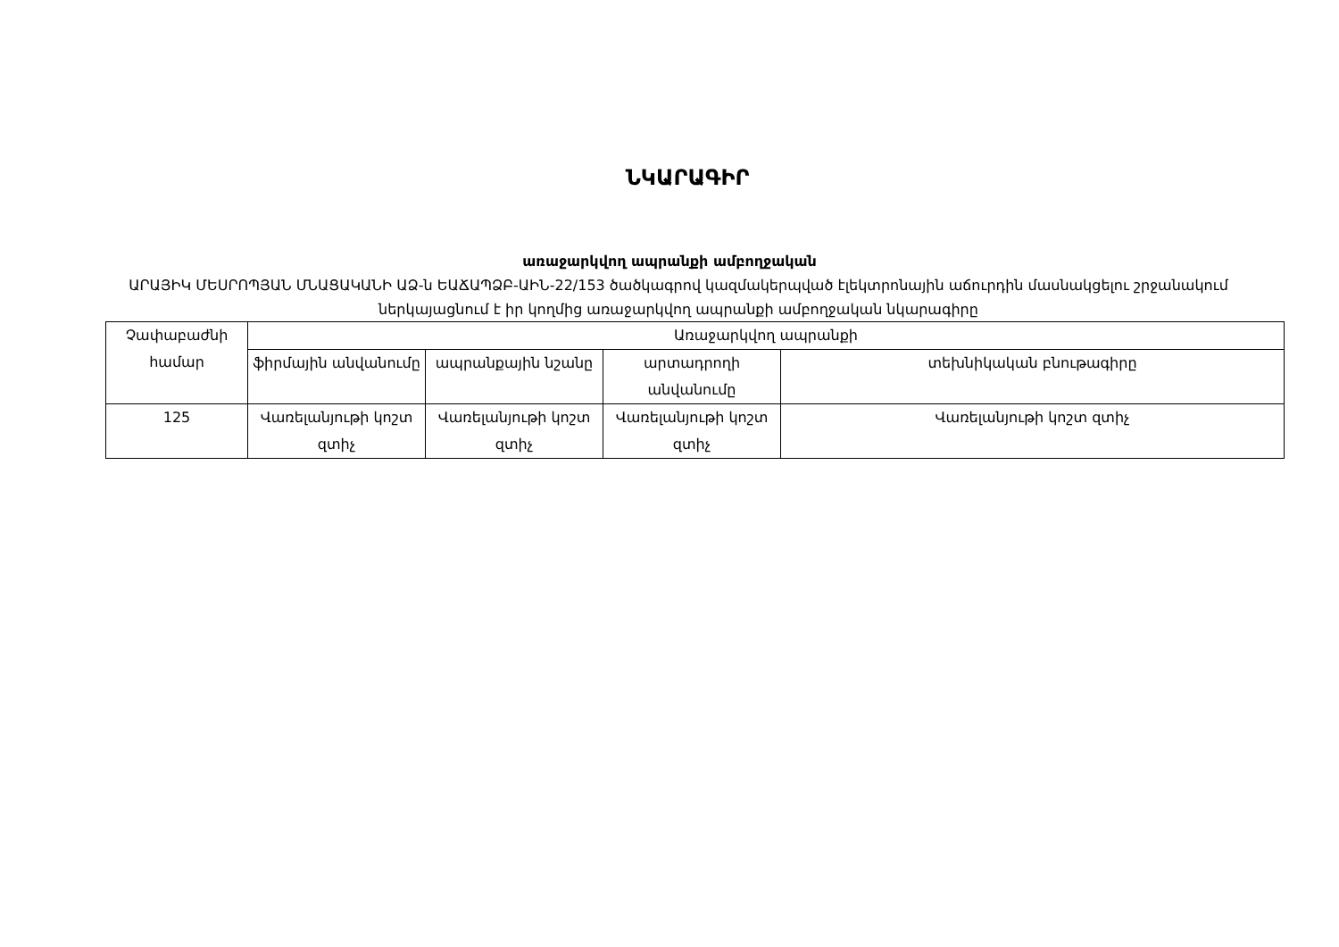ՆԿԱՐԱԳԻՐ
առաջարկվող ապրանքի ամբողջական
ԱՐԱՅԻԿ ՄԵՍՐՈՊՅԱՆ ՄՆԱՑԱԿԱՆԻ ԱՁ-ն ԵԱՃԱՊՁԲ-ԱԻՆ-22/153 ծածկագրով կազմակերպված էլեկտրոնային աճուրդին մասնակցելու շրջանակում ներկայացնում է իր կողմից առաջարկվող ապրանքի ամբողջական նկարագիրը
| Չափաբաժնի համար | Առաջարկվող ապրանքի | | | |
| --- | --- | --- | --- | --- |
| | ֆիրմային անվանումը | ապրանքային նշանը | արտադրողի անվանումը | տեխնիկական բնութագիրը |
| 125 | Վառելանյութի կոշտ զտիչ | Վառելանյութի կոշտ զտիչ | Վառելանյութի կոշտ զտիչ | Վառելանյութի կոշտ զտիչ |